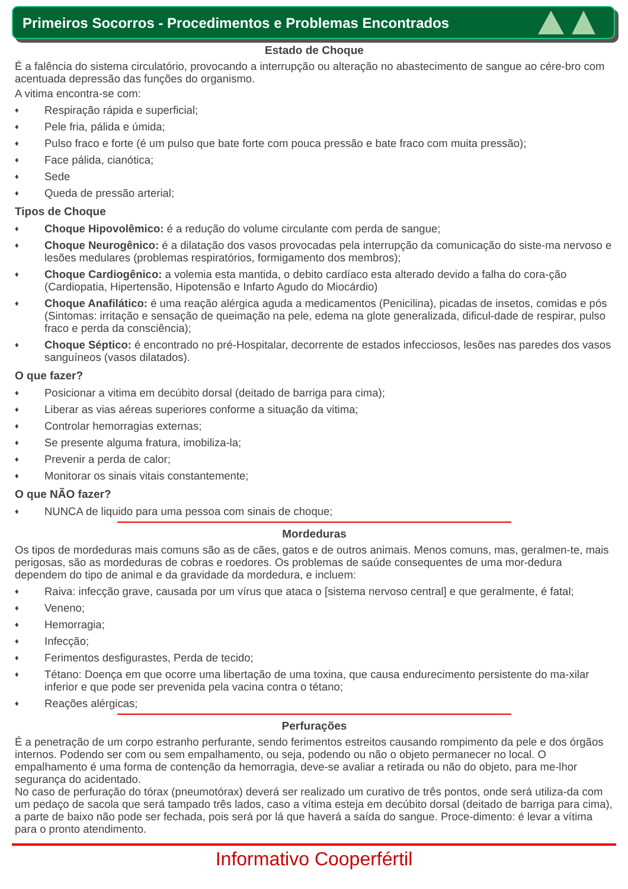Primeiros Socorros - Procedimentos e Problemas Encontrados
Estado de Choque
É a falência do sistema circulatório, provocando a interrupção ou alteração no abastecimento de sangue ao cére-bro com acentuada depressão das funções do organismo.
A vitima encontra-se com:
♦ Respiração rápida e superficial;
♦ Pele fria, pálida e úmida;
♦ Pulso fraco e forte (é um pulso que bate forte com pouca pressão e bate fraco com muita pressão);
♦ Face pálida, cianótica;
♦ Sede
♦ Queda de pressão arterial;
Tipos de Choque
♦ Choque Hipovolêmico: é a redução do volume circulante com perda de sangue;
♦ Choque Neurogênico: é a dilatação dos vasos provocadas pela interrupção da comunicação do siste-ma nervoso e lesões medulares (problemas respiratórios, formigamento dos membros);
♦ Choque Cardiogênico: a volemia esta mantida, o debito cardíaco esta alterado devido a falha do cora-ção (Cardiopatia, Hipertensão, Hipotensão e Infarto Agudo do Miocárdio)
♦ Choque Anafilático: é uma reação alérgica aguda a medicamentos (Penicilina), picadas de insetos, comidas e pós (Sintomas: irritação e sensação de queimação na pele, edema na glote generalizada, dificul-dade de respirar, pulso fraco e perda da consciência);
♦ Choque Séptico: é encontrado no pré-Hospitalar, decorrente de estados infecciosos, lesões nas paredes dos vasos sanguíneos (vasos dilatados).
O que fazer?
♦ Posicionar a vitima em decúbito dorsal (deitado de barriga para cima);
♦ Liberar as vias aéreas superiores conforme a situação da vitima;
♦ Controlar hemorragias externas;
♦ Se presente alguma fratura, imobiliza-la;
♦ Prevenir a perda de calor;
♦ Monitorar os sinais vitais constantemente;
O que NÃO fazer?
♦ NUNCA de liquido para uma pessoa com sinais de choque;
Mordeduras
Os tipos de mordeduras mais comuns são as de cães, gatos e de outros animais. Menos comuns, mas, geralmen-te, mais perigosas, são as mordeduras de cobras e roedores. Os problemas de saúde consequentes de uma mor-dedura dependem do tipo de animal e da gravidade da mordedura, e incluem:
♦ Raiva: infecção grave, causada por um vírus que ataca o [sistema nervoso central] e que geralmente, é fatal;
♦ Veneno;
♦ Hemorragia;
♦ Infecção;
♦ Ferimentos desfigurastes, Perda de tecido;
♦ Tétano: Doença em que ocorre uma libertação de uma toxina, que causa endurecimento persistente do ma-xilar inferior e que pode ser prevenida pela vacina contra o tétano;
♦ Reações alérgicas;
Perfurações
É a penetração de um corpo estranho perfurante, sendo ferimentos estreitos causando rompimento da pele e dos órgãos internos. Podendo ser com ou sem empalhamento, ou seja, podendo ou não o objeto permanecer no local. O empalhamento é uma forma de contenção da hemorragia, deve-se avaliar a retirada ou não do objeto, para me-lhor segurança do acidentado.
No caso de perfuração do tórax (pneumotórax) deverá ser realizado um curativo de três pontos, onde será utiliza-da com um pedaço de sacola que será tampado três lados, caso a vítima esteja em decúbito dorsal (deitado de barriga para cima), a parte de baixo não pode ser fechada, pois será por lá que haverá a saída do sangue. Proce-dimento: é levar a vítima para o pronto atendimento.
Informativo Cooperfértil